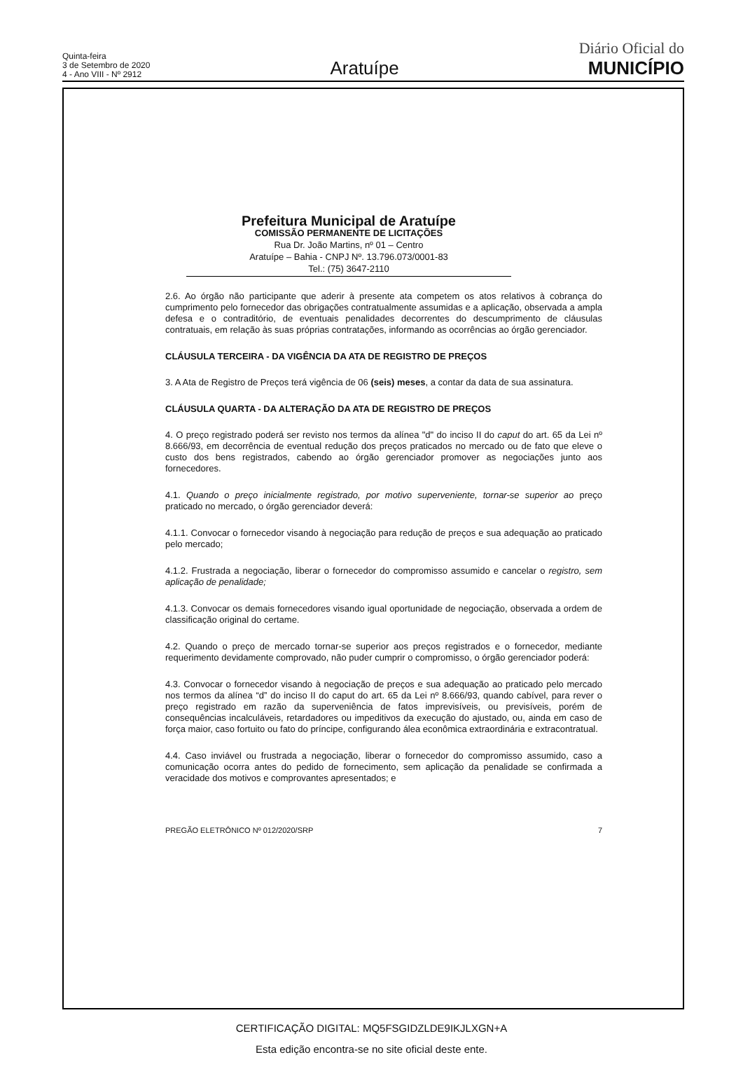Quinta-feira
3 de Setembro de 2020
4 - Ano VIII - Nº 2912
Aratuípe
Diário Oficial do
MUNICÍPIO
Prefeitura Municipal de Aratuípe
COMISSÃO PERMANENTE DE LICITAÇÕES
Rua Dr. João Martins, nº 01 – Centro
Aratuípe – Bahia - CNPJ Nº. 13.796.073/0001-83
Tel.: (75) 3647-2110
2.6. Ao órgão não participante que aderir à presente ata competem os atos relativos à cobrança do cumprimento pelo fornecedor das obrigações contratualmente assumidas e a aplicação, observada a ampla defesa e o contraditório, de eventuais penalidades decorrentes do descumprimento de cláusulas contratuais, em relação às suas próprias contratações, informando as ocorrências ao órgão gerenciador.
CLÁUSULA TERCEIRA - DA VIGÊNCIA DA ATA DE REGISTRO DE PREÇOS
3. A Ata de Registro de Preços terá vigência de 06 (seis) meses, a contar da data de sua assinatura.
CLÁUSULA QUARTA - DA ALTERAÇÃO DA ATA DE REGISTRO DE PREÇOS
4. O preço registrado poderá ser revisto nos termos da alínea "d" do inciso II do caput do art. 65 da Lei nº 8.666/93, em decorrência de eventual redução dos preços praticados no mercado ou de fato que eleve o custo dos bens registrados, cabendo ao órgão gerenciador promover as negociações junto aos fornecedores.
4.1. Quando o preço inicialmente registrado, por motivo superveniente, tornar-se superior ao preço praticado no mercado, o órgão gerenciador deverá:
4.1.1. Convocar o fornecedor visando à negociação para redução de preços e sua adequação ao praticado pelo mercado;
4.1.2. Frustrada a negociação, liberar o fornecedor do compromisso assumido e cancelar o registro, sem aplicação de penalidade;
4.1.3. Convocar os demais fornecedores visando igual oportunidade de negociação, observada a ordem de classificação original do certame.
4.2. Quando o preço de mercado tornar-se superior aos preços registrados e o fornecedor, mediante requerimento devidamente comprovado, não puder cumprir o compromisso, o órgão gerenciador poderá:
4.3. Convocar o fornecedor visando à negociação de preços e sua adequação ao praticado pelo mercado nos termos da alínea “d” do inciso II do caput do art. 65 da Lei nº 8.666/93, quando cabível, para rever o preço registrado em razão da superveniência de fatos imprevisíveis, ou previsíveis, porém de consequências incalculáveis, retardadores ou impeditivos da execução do ajustado, ou, ainda em caso de força maior, caso fortuito ou fato do príncipe, configurando álea econômica extraordinária e extracontratual.
4.4. Caso inviável ou frustrada a negociação, liberar o fornecedor do compromisso assumido, caso a comunicação ocorra antes do pedido de fornecimento, sem aplicação da penalidade se confirmada a veracidade dos motivos e comprovantes apresentados; e
PREGÃO ELETRÔNICO Nº 012/2020/SRP 7
CERTIFICAÇÃO DIGITAL: MQ5FSGIDZLDE9IKJLXGN+A
Esta edição encontra-se no site oficial deste ente.